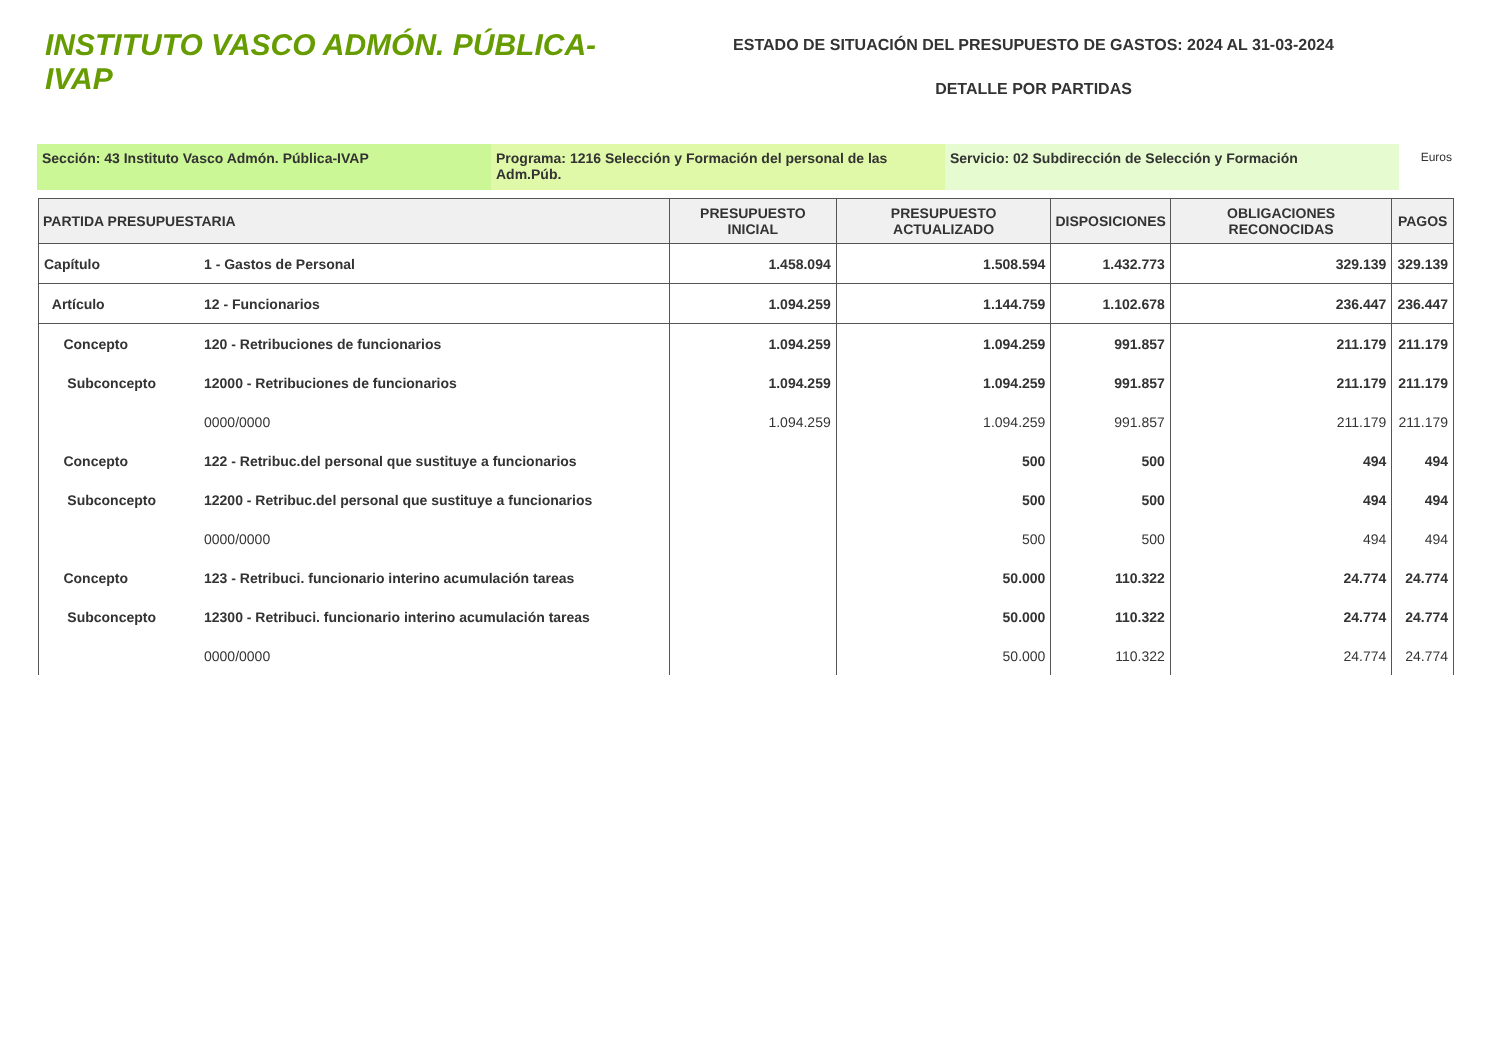INSTITUTO VASCO ADMÓN. PÚBLICA-IVAP
ESTADO DE SITUACIÓN DEL PRESUPUESTO DE GASTOS: 2024 AL 31-03-2024
DETALLE POR PARTIDAS
Sección: 43 Instituto Vasco Admón. Pública-IVAP Programa: 1216 Selección y Formación del personal de las Adm.Púb.
Servicio: 02 Subdirección de Selección y Formación
Euros
| PARTIDA PRESUPUESTARIA | | PRESUPUESTO INICIAL | PRESUPUESTO ACTUALIZADO | DISPOSICIONES | OBLIGACIONES RECONOCIDAS | PAGOS |
| --- | --- | --- | --- | --- | --- | --- |
| Capítulo | 1 - Gastos de Personal | 1.458.094 | 1.508.594 | 1.432.773 | 329.139 | 329.139 |
| Artículo | 12 - Funcionarios | 1.094.259 | 1.144.759 | 1.102.678 | 236.447 | 236.447 |
| Concepto | 120 - Retribuciones de funcionarios | 1.094.259 | 1.094.259 | 991.857 | 211.179 | 211.179 |
| Subconcepto | 12000 - Retribuciones de funcionarios | 1.094.259 | 1.094.259 | 991.857 | 211.179 | 211.179 |
| | 0000/0000 | 1.094.259 | 1.094.259 | 991.857 | 211.179 | 211.179 |
| Concepto | 122 - Retribuc.del personal que sustituye a funcionarios | | 500 | 500 | 494 | 494 |
| Subconcepto | 12200 - Retribuc.del personal que sustituye a funcionarios | | 500 | 500 | 494 | 494 |
| | 0000/0000 | | 500 | 500 | 494 | 494 |
| Concepto | 123 - Retribuci. funcionario interino acumulación tareas | | 50.000 | 110.322 | 24.774 | 24.774 |
| Subconcepto | 12300 - Retribuci. funcionario interino acumulación tareas | | 50.000 | 110.322 | 24.774 | 24.774 |
| | 0000/0000 | | 50.000 | 110.322 | 24.774 | 24.774 |